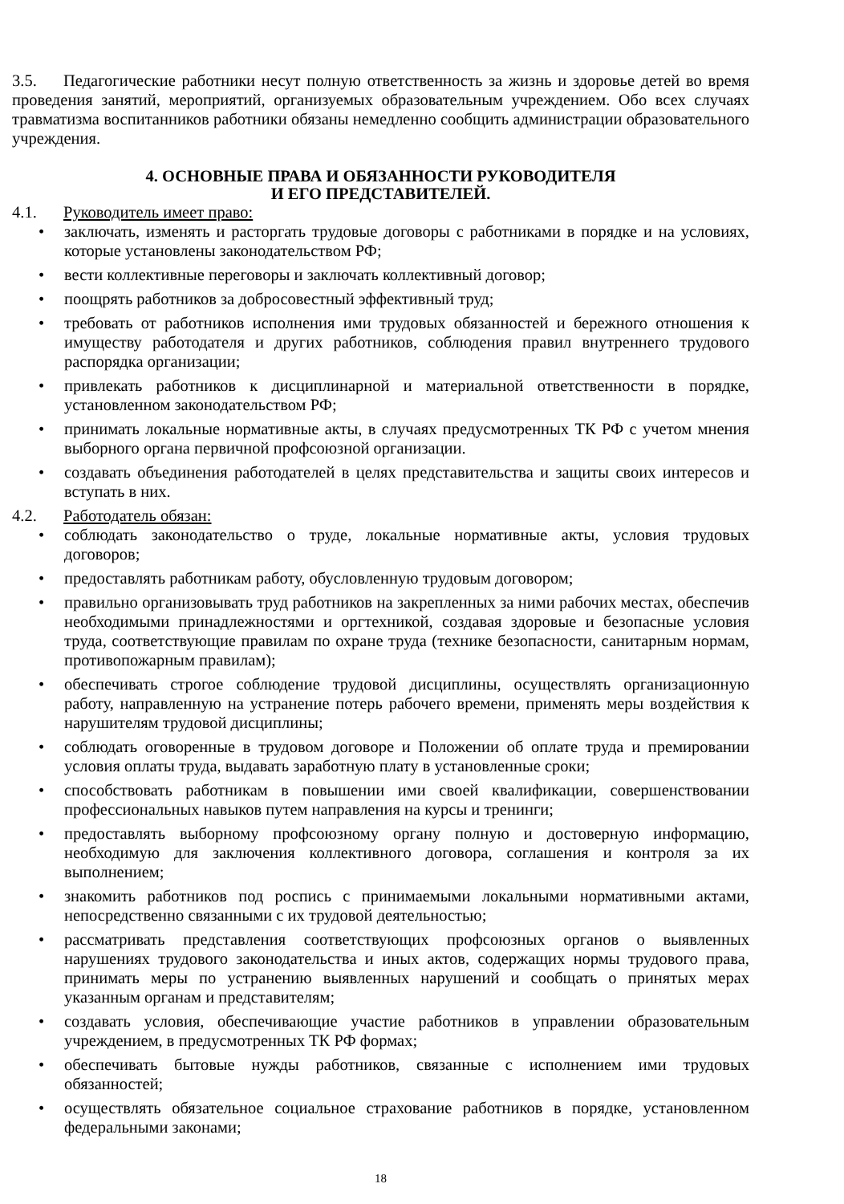3.5. Педагогические работники несут полную ответственность за жизнь и здоровье детей во время проведения занятий, мероприятий, организуемых образовательным учреждением. Обо всех случаях травматизма воспитанников работники обязаны немедленно сообщить администрации образовательного учреждения.
4. ОСНОВНЫЕ ПРАВА И ОБЯЗАННОСТИ РУКОВОДИТЕЛЯ
И ЕГО ПРЕДСТАВИТЕЛЕЙ.
4.1. Руководитель имеет право:
• заключать, изменять и расторгать трудовые договоры с работниками в порядке и на условиях, которые установлены законодательством РФ;
• вести коллективные переговоры и заключать коллективный договор;
• поощрять работников за добросовестный эффективный труд;
• требовать от работников исполнения ими трудовых обязанностей и бережного отношения к имуществу работодателя и других работников, соблюдения правил внутреннего трудового распорядка организации;
• привлекать работников к дисциплинарной и материальной ответственности в порядке, установленном законодательством РФ;
• принимать локальные нормативные акты, в случаях предусмотренных ТК РФ с учетом мнения выборного органа первичной профсоюзной организации.
• создавать объединения работодателей в целях представительства и защиты своих интересов и вступать в них.
4.2. Работодатель обязан:
• соблюдать законодательство о труде, локальные нормативные акты, условия трудовых договоров;
• предоставлять работникам работу, обусловленную трудовым договором;
• правильно организовывать труд работников на закрепленных за ними рабочих местах, обеспечив необходимыми принадлежностями и оргтехникой, создавая здоровые и безопасные условия труда, соответствующие правилам по охране труда (технике безопасности, санитарным нормам, противопожарным правилам);
• обеспечивать строгое соблюдение трудовой дисциплины, осуществлять организационную работу, направленную на устранение потерь рабочего времени, применять меры воздействия к нарушителям трудовой дисциплины;
• соблюдать оговоренные в трудовом договоре и Положении об оплате труда и премировании условия оплаты труда, выдавать заработную плату в установленные сроки;
• способствовать работникам в повышении ими своей квалификации, совершенствовании профессиональных навыков путем направления на курсы и тренинги;
• предоставлять выборному профсоюзному органу полную и достоверную информацию, необходимую для заключения коллективного договора, соглашения и контроля за их выполнением;
• знакомить работников под роспись с принимаемыми локальными нормативными актами, непосредственно связанными с их трудовой деятельностью;
• рассматривать представления соответствующих профсоюзных органов о выявленных нарушениях трудового законодательства и иных актов, содержащих нормы трудового права, принимать меры по устранению выявленных нарушений и сообщать о принятых мерах указанным органам и представителям;
• создавать условия, обеспечивающие участие работников в управлении образовательным учреждением, в предусмотренных ТК РФ формах;
• обеспечивать бытовые нужды работников, связанные с исполнением ими трудовых обязанностей;
• осуществлять обязательное социальное страхование работников в порядке, установленном федеральными законами;
18